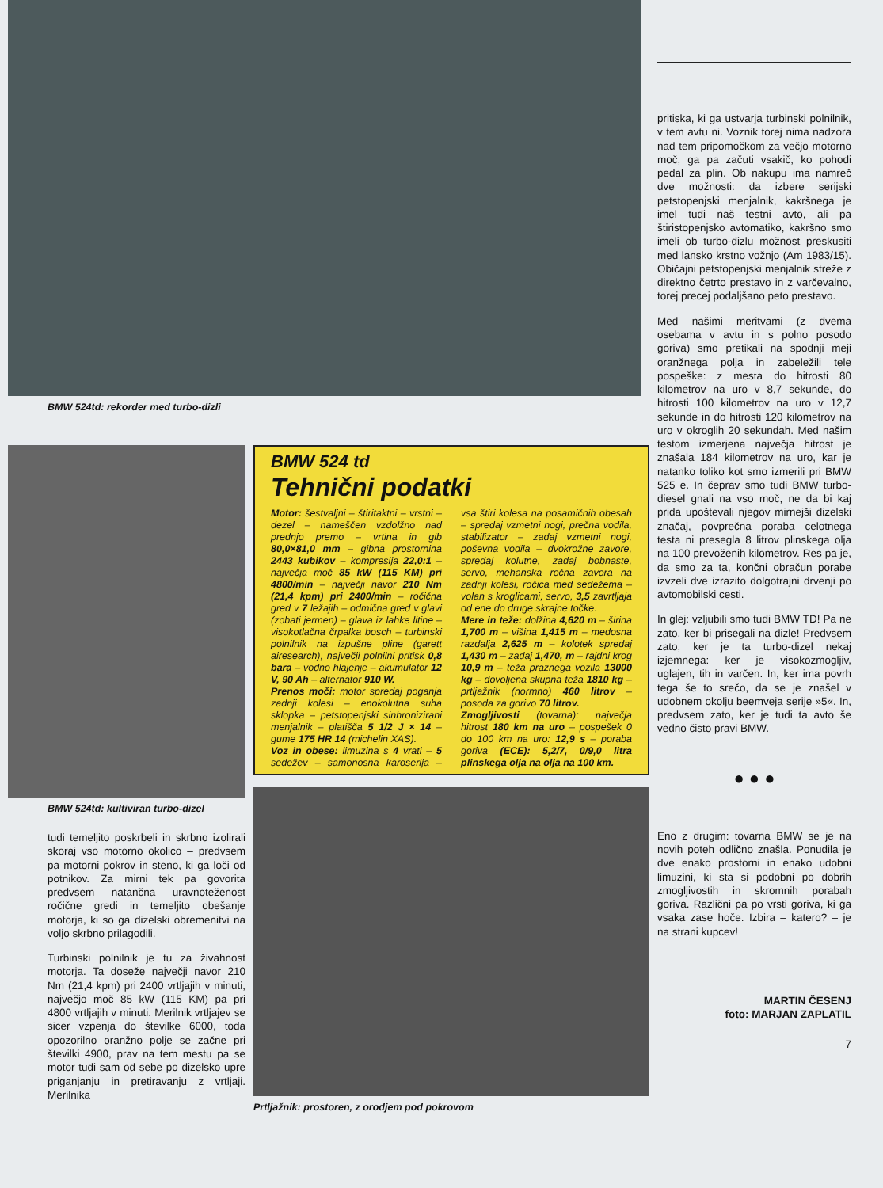BMW 524td: rekorder med turbo-dizli
BMW 524td: kultiviran turbo-dizel
tudi temeljito poskrbeli in skrbno izolirali skoraj vso motorno okolico – predvsem pa motorni pokrov in steno, ki ga loči od potnikov. Za mirni tek pa govorita predvsem natančna uravnoteženost ročične gredi in temeljito obešanje motorja, ki so ga dizelski obremenitvi na voljo skrbno prilagodili.
Turbinski polnilnik je tu za živahnost motorja. Ta doseže največji navor 210 Nm (21,4 kpm) pri 2400 vrtljajih v minuti, največjo moč 85 kW (115 KM) pa pri 4800 vrtljajih v minuti. Merilnik vrtljajev se sicer vzpenja do številke 6000, toda opozorilno oranžno polje se začne pri številki 4900, prav na tem mestu pa se motor tudi sam od sebe po dizelsko upre priganjanju in pretiravanju z vrtljaji. Merilnika
BMW 524 td
Tehnični podatki
Motor: šestvaljni – štiritaktni – vrstni – dezel – nameščen vzdolžno nad prednjo premo – vrtina in gib 80,0×81,0 mm – gibna prostornina 2443 kubikov – kompresija 22,0:1 – največja moč 85 kW (115 KM) pri 4800/min – največji navor 210 Nm (21,4 kpm) pri 2400/min – ročična gred v 7 ležajih – odmična gred v glavi (zobati jermen) – glava iz lahke litine – visokotlačna črpalka bosch – turbinski polnilnik na izpušne pline (garett airesearch), največji polnilni pritisk 0,8 bara – vodno hlajenje – akumulator 12 V, 90 Ah – alternator 910 W.
Prenos moči: motor spredaj poganja zadnji kolesi – enokolutna suha sklopka – petstopenjski sinhronizirani menjalnik – platišča 5 1/2 J × 14 – gume 175 HR 14 (michelin XAS).
Voz in obese: limuzina s 4 vrati – 5 sedežev – samonosna karoserija – vsa štiri kolesa na posamičnih obesah – spredaj vzmetni nogi, prečna vodila, stabilizator – zadaj vzmetni nogi, poševna vodila – dvokrožne zavore, spredaj kolutne, zadaj bobnaste, servo, mehanska ročna zavora na zadnji kolesi, ročica med sedežema – volan s kroglicami, servo, 3,5 zavrtljaja od ene do druge skrajne točke.
Mere in teže: dolžina 4,620 m – širina 1,700 m – višina 1,415 m – medosna razdalja 2,625 m – kolotek spredaj 1,430 m – zadaj 1,470, m – rajdni krog 10,9 m – teža praznega vozila 13000 kg – dovoljena skupna teža 1810 kg – prtljažnik (normno) 460 litrov – posoda za gorivo 70 litrov.
Zmogljivosti (tovarna): največja hitrost 180 km na uro – pospešek 0 do 100 km na uro: 12,9 s – poraba goriva (ECE): 5,2/7, 0/9,0 litra plinskega olja na olja na 100 km.
Prtljažnik: prostoren, z orodjem pod pokrovom
pritiska, ki ga ustvarja turbinski polnilnik, v tem avtu ni. Voznik torej nima nadzora nad tem pripomočkom za večjo motorno moč, ga pa začuti vsakič, ko pohodi pedal za plin. Ob nakupu ima namreč dve možnosti: da izbere serijski petstopenjski menjalnik, kakršnega je imel tudi naš testni avto, ali pa štiristopenjsko avtomatiko, kakršno smo imeli ob turbo-dizlu možnost preskusiti med lansko krstno vožnjo (Am 1983/15). Običajni petstopenjski menjalnik streže z direktno četrto prestavo in z varčevalno, torej precej podaljšano peto prestavo.
Med našimi meritvami (z dvema osebama v avtu in s polno posodo goriva) smo pretikali na spodnji meji oranžnega polja in zabeležili tele pospeške: z mesta do hitrosti 80 kilometrov na uro v 8,7 sekunde, do hitrosti 100 kilometrov na uro v 12,7 sekunde in do hitrosti 120 kilometrov na uro v okroglih 20 sekundah. Med našim testom izmerjena največja hitrost je znašala 184 kilometrov na uro, kar je natanko toliko kot smo izmerili pri BMW 525 e. In čeprav smo tudi BMW turbo-diesel gnali na vso moč, ne da bi kaj prida upoštevali njegov mirnejši dizelski značaj, povprečna poraba celotnega testa ni presegla 8 litrov plinskega olja na 100 prevoženih kilometrov. Res pa je, da smo za ta, končni obračun porabe izvzeli dve izrazito dolgotrajni drvenji po avtomobilski cesti.
In glej: vzljubili smo tudi BMW TD! Pa ne zato, ker bi prisegali na dizle! Predvsem zato, ker je ta turbo-dizel nekaj izjemnega: ker je visokozmogljiv, uglajen, tih in varčen. In, ker ima povrh tega še to srečo, da se je znašel v udobnem okolju beemveja serije »5«. In, predvsem zato, ker je tudi ta avto še vedno čisto pravi BMW.
● ● ●
Eno z drugim: tovarna BMW se je na novih poteh odlično znašla. Ponudila je dve enako prostorni in enako udobni limuzini, ki sta si podobni po dobrih zmogljivostih in skromnih porabah goriva. Različni pa po vrsti goriva, ki ga vsaka zase hoče. Izbira – katero? – je na strani kupcev!
MARTIN ČESENJ
foto: MARJAN ZAPLATIL
7